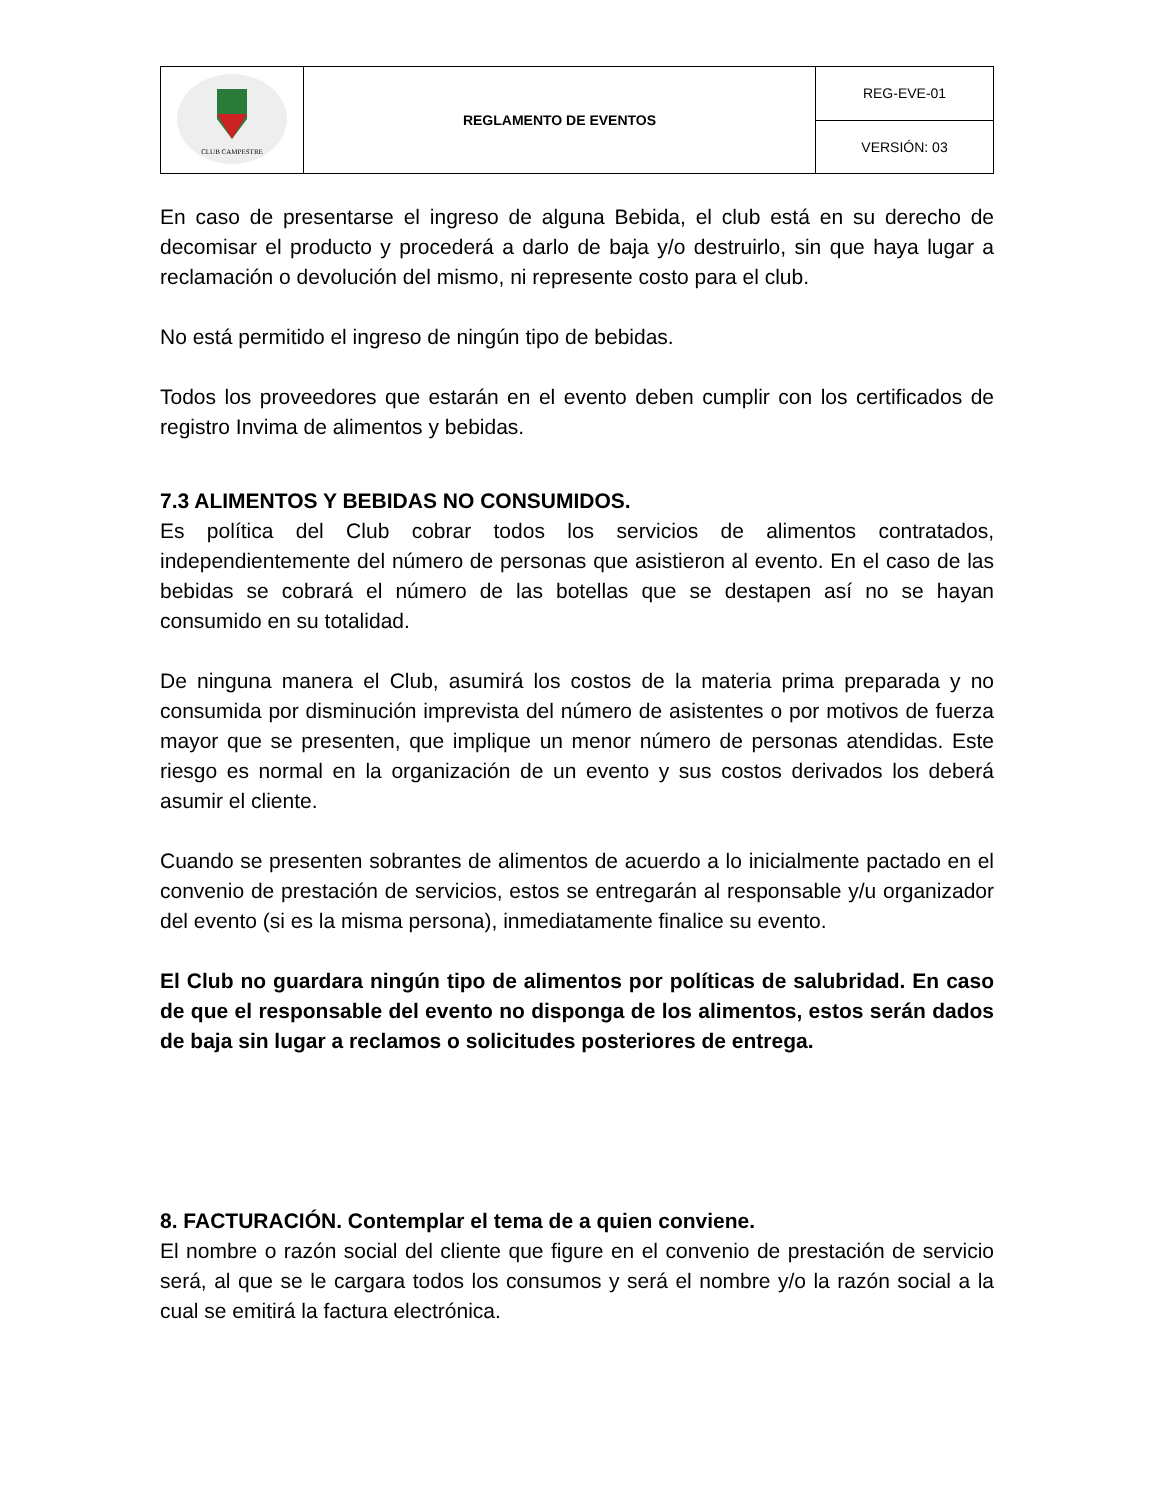| CLUB CAMPESTRE | REGLAMENTO DE EVENTOS | REG-EVE-01 |
| | | VERSIÓN: 03 |
En caso de presentarse el ingreso de alguna Bebida, el club está en su derecho de decomisar el producto y procederá a darlo de baja y/o destruirlo, sin que haya lugar a reclamación o devolución del mismo, ni represente costo para el club.
No está permitido el ingreso de ningún tipo de bebidas.
Todos los proveedores que estarán en el evento deben cumplir con los certificados de registro Invima de alimentos y bebidas.
7.3 ALIMENTOS Y BEBIDAS NO CONSUMIDOS.
Es política del Club cobrar todos los servicios de alimentos contratados, independientemente del número de personas que asistieron al evento. En el caso de las bebidas se cobrará el número de las botellas que se destapen así no se hayan consumido en su totalidad.
De ninguna manera el Club, asumirá los costos de la materia prima preparada y no consumida por disminución imprevista del número de asistentes o por motivos de fuerza mayor que se presenten, que implique un menor número de personas atendidas. Este riesgo es normal en la organización de un evento y sus costos derivados los deberá asumir el cliente.
Cuando se presenten sobrantes de alimentos de acuerdo a lo inicialmente pactado en el convenio de prestación de servicios, estos se entregarán al responsable y/u organizador del evento (si es la misma persona), inmediatamente finalice su evento.
El Club no guardara ningún tipo de alimentos por políticas de salubridad. En caso de que el responsable del evento no disponga de los alimentos, estos serán dados de baja sin lugar a reclamos o solicitudes posteriores de entrega.
8. FACTURACIÓN. Contemplar el tema de a quien conviene.
El nombre o razón social del cliente que figure en el convenio de prestación de servicio será, al que se le cargara todos los consumos y será el nombre y/o la razón social a la cual se emitirá la factura electrónica.